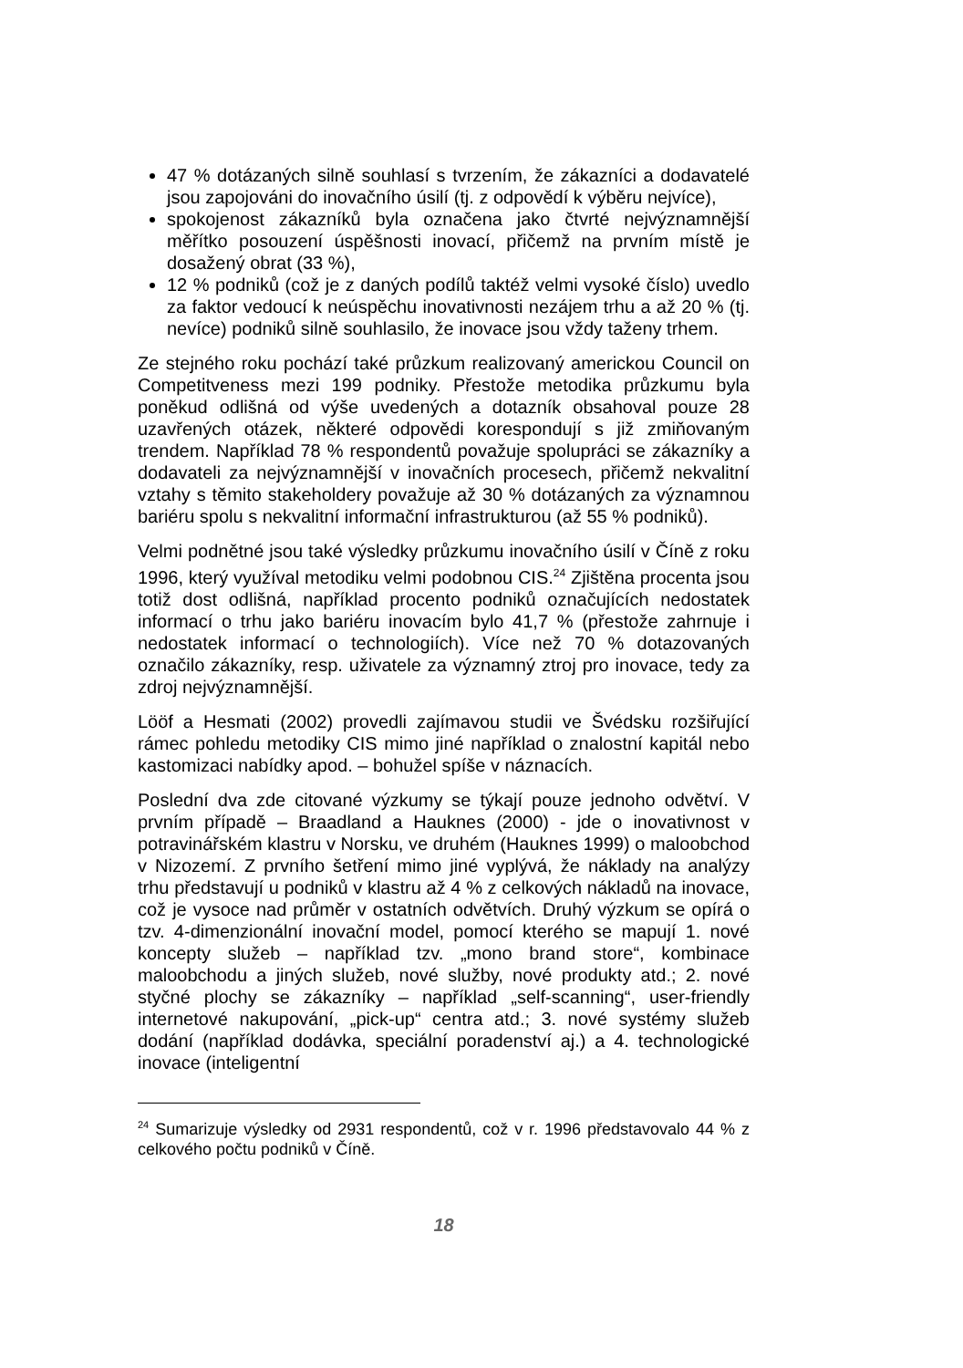47 % dotázaných silně souhlasí s tvrzením, že zákazníci a dodavatelé jsou zapojováni do inovačního úsilí (tj. z odpovědí k výběru nejvíce),
spokojenost zákazníků byla označena jako čtvrté nejvýznamnější měřítko posouzení úspěšnosti inovací, přičemž na prvním místě je dosažený obrat (33 %),
12 % podniků (což je z daných podílů taktéž velmi vysoké číslo) uvedlo za faktor vedoucí k neúspěchu inovativnosti nezájem trhu a až 20 % (tj. nevíce) podniků silně souhlasilo, že inovace jsou vždy taženy trhem.
Ze stejného roku pochází také průzkum realizovaný americkou Council on Competitveness mezi 199 podniky. Přestože metodika průzkumu byla poněkud odlišná od výše uvedených a dotazník obsahoval pouze 28 uzavřených otázek, některé odpovědi korespondují s již zmiňovaným trendem. Například 78 % respondentů považuje spolupráci se zákazníky a dodavateli za nejvýznamnější v inovačních procesech, přičemž nekvalitní vztahy s těmito stakeholdery považuje až 30 % dotázaných za významnou bariéru spolu s nekvalitní informační infrastrukturou (až 55 % podniků).
Velmi podnětné jsou také výsledky průzkumu inovačního úsilí v Číně z roku 1996, který využíval metodiku velmi podobnou CIS.<sup>24</sup> Zjištěna procenta jsou totiž dost odlišná, například procento podniků označujících nedostatek informací o trhu jako bariéru inovacím bylo 41,7 % (přestože zahrnuje i nedostatek informací o technologiích). Více než 70 % dotazovaných označilo zákazníky, resp. uživatele za významný ztroj pro inovace, tedy za zdroj nejvýznamnější.
Lööf a Hesmati (2002) provedli zajímavou studii ve Švédsku rozšiřující rámec pohledu metodiky CIS mimo jiné například o znalostní kapitál nebo kastomizaci nabídky apod. – bohužel spíše v náznacích.
Poslední dva zde citované výzkumy se týkají pouze jednoho odvětví. V prvním případě – Braadland a Hauknes (2000) - jde o inovativnost v potravinářském klastru v Norsku, ve druhém (Hauknes 1999) o maloobchod v Nizozemí. Z prvního šetření mimo jiné vyplývá, že náklady na analýzy trhu představují u podniků v klastru až 4 % z celkových nákladů na inovace, což je vysoce nad průměr v ostatních odvětvích. Druhý výzkum se opírá o tzv. 4-dimenzionální inovační model, pomocí kterého se mapují 1. nové koncepty služeb – například tzv. „mono brand store“, kombinace maloobchodu a jiných služeb, nové služby, nové produkty atd.; 2. nové styčné plochy se zákazníky – například „self-scanning“, user-friendly internetové nakupování, „pick-up“ centra atd.; 3. nové systémy služeb dodání (například dodávka, speciální poradenství aj.) a 4. technologické inovace (inteligentní
<sup>24</sup> Sumarizuje výsledky od 2931 respondentů, což v r. 1996 představovalo 44 % z celkového počtu podniků v Číně.
18